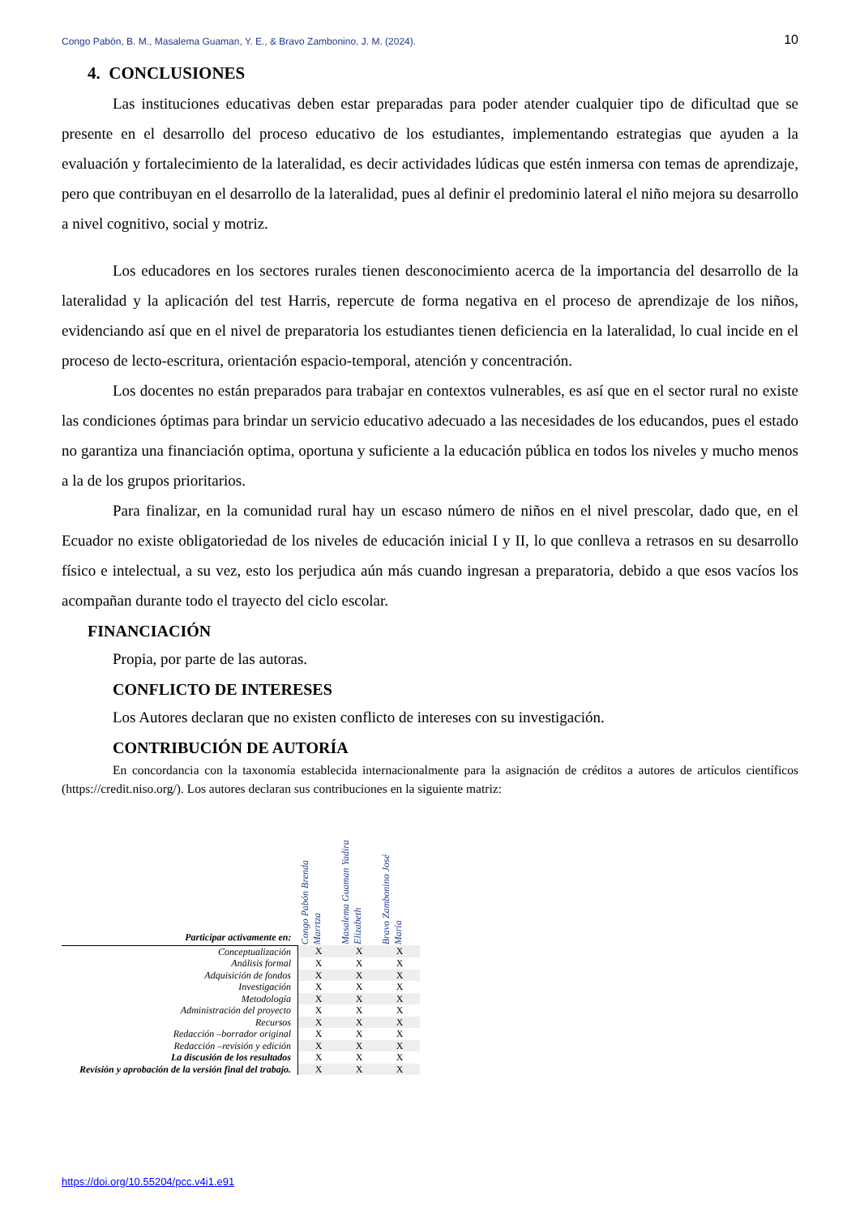Congo Pabón, B. M., Masalema Guaman, Y. E., & Bravo Zambonino, J. M. (2024). 10
4. CONCLUSIONES
Las instituciones educativas deben estar preparadas para poder atender cualquier tipo de dificultad que se presente en el desarrollo del proceso educativo de los estudiantes, implementando estrategias que ayuden a la evaluación y fortalecimiento de la lateralidad, es decir actividades lúdicas que estén inmersa con temas de aprendizaje, pero que contribuyan en el desarrollo de la lateralidad, pues al definir el predominio lateral el niño mejora su desarrollo a nivel cognitivo, social y motriz.
Los educadores en los sectores rurales tienen desconocimiento acerca de la importancia del desarrollo de la lateralidad y la aplicación del test Harris, repercute de forma negativa en el proceso de aprendizaje de los niños, evidenciando así que en el nivel de preparatoria los estudiantes tienen deficiencia en la lateralidad, lo cual incide en el proceso de lecto-escritura, orientación espacio-temporal, atención y concentración.
Los docentes no están preparados para trabajar en contextos vulnerables, es así que en el sector rural no existe las condiciones óptimas para brindar un servicio educativo adecuado a las necesidades de los educandos, pues el estado no garantiza una financiación optima, oportuna y suficiente a la educación pública en todos los niveles y mucho menos a la de los grupos prioritarios.
Para finalizar, en la comunidad rural hay un escaso número de niños en el nivel prescolar, dado que, en el Ecuador no existe obligatoriedad de los niveles de educación inicial I y II, lo que conlleva a retrasos en su desarrollo físico e intelectual, a su vez, esto los perjudica aún más cuando ingresan a preparatoria, debido a que esos vacíos los acompañan durante todo el trayecto del ciclo escolar.
FINANCIACIÓN
Propia, por parte de las autoras.
CONFLICTO DE INTERESES
Los Autores declaran que no existen conflicto de intereses con su investigación.
CONTRIBUCIÓN DE AUTORÍA
En concordancia con la taxonomía establecida internacionalmente para la asignación de créditos a autores de artículos científicos (https://credit.niso.org/). Los autores declaran sus contribuciones en la siguiente matriz:
| Participar activamente en: | Congo Pabón Brenda Marrtza | Masalema Guaman Yadira Elizabeth | Bravo Zambonino José María |
| --- | --- | --- | --- |
| Conceptualización | X | X | X |
| Análisis formal | X | X | X |
| Adquisición de fondos | X | X | X |
| Investigación | X | X | X |
| Metodología | X | X | X |
| Administración del proyecto | X | X | X |
| Recursos | X | X | X |
| Redacción –borrador original | X | X | X |
| Redacción –revisión y edición | X | X | X |
| La discusión de los resultados | X | X | X |
| Revisión y aprobación de la versión final del trabajo. | X | X | X |
https://doi.org/10.55204/pcc.v4i1.e91